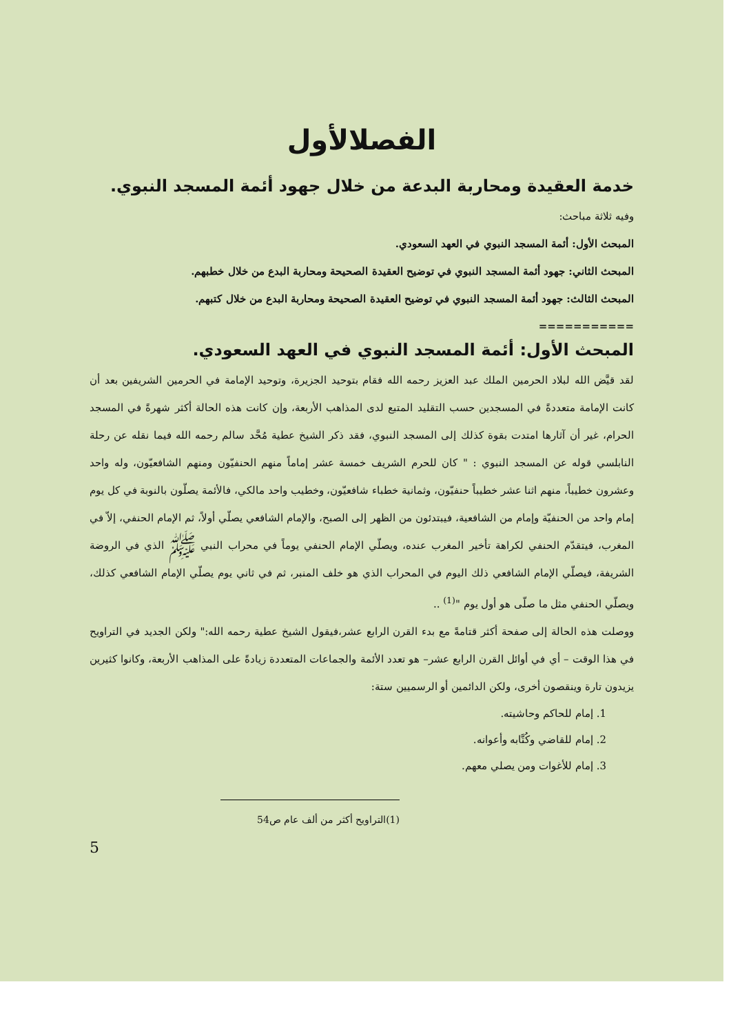الفصلالأول
خدمة العقيدة ومحاربة البدعة من خلال جهود أئمة المسجد النبوي.
وفيه ثلاثة مباحث:
المبحث الأول: أئمة المسجد النبوي في العهد السعودي.
المبحث الثاني: جهود أئمة المسجد النبوي في توضيح العقيدة الصحيحة ومحاربة البدع من خلال خطبهم.
المبحث الثالث: جهود أئمة المسجد النبوي في توضيح العقيدة الصحيحة ومحاربة البدع من خلال كتبهم.
===========
المبحث الأول: أئمة المسجد النبوي في العهد السعودي.
لقد قيَّض الله لبلاد الحرمين الملك عبد العزيز رحمه الله فقام بتوحيد الجزيرة، وتوحيد الإمامة في الحرمين الشريفين بعد أن كانت الإمامة متعددةً في المسجدين حسب التقليد المتبع لدى المذاهب الأربعة، وإن كانت هذه الحالة أكثر شهرةً في المسجد الحرام، غير أن آثارها امتدت بقوة كذلك إلى المسجد النبوي، فقد ذكر الشيخ عطية مُحَّد سالم رحمه الله فيما نقله عن رحلة النابلسي قوله عن المسجد النبوي : " كان للحرم الشريف خمسة عشر إماماً منهم الحنفيّون ومنهم الشافعيّون، وله واحد وعشرون خطيباً، منهم اثنا عشر خطيباً حنفيّون، وثمانية خطباء شافعيّون، وخطيب واحد مالكي، فالأئمة يصلّون بالنوبة في كل يوم إمام واحد من الحنفيّة وإمام من الشافعية، فيبتدئون من الظهر إلى الصبح، والإمام الشافعي يصلّي أولاً، ثم الإمام الحنفي، إلاّ في المغرب، فيتقدّم الحنفي لكراهة تأخير المغرب عنده، ويصلّي الإمام الحنفي يوماً في محراب النبي ﷺ الذي في الروضة الشريفة، فيصلّي الإمام الشافعي ذلك اليوم في المحراب الذي هو خلف المنبر، ثم في ثاني يوم يصلّي الإمام الشافعي كذلك، ويصلّي الحنفي مثل ما صلّى هو أول يوم "<sup>(1)</sup> ..
ووصلت هذه الحالة إلى صفحة أكثر قتامةً مع بدء القرن الرابع عشر،فيقول الشيخ عطية رحمه الله:" ولكن الجديد في التراويح في هذا الوقت – أي في أوائل القرن الرابع عشر– هو تعدد الأئمة والجماعات المتعددة زيادةً على المذاهب الأربعة، وكانوا كثيرين يزيدون تارة وينقصون أخرى، ولكن الدائمين أو الرسميين ستة:
1. إمام للحاكم وحاشيته.
2. إمام للقاضي وكُتَّابه وأعوانه.
3. إمام للأغوات ومن يصلي معهم.
(1)التراويح أكثر من ألف عام ص54
5